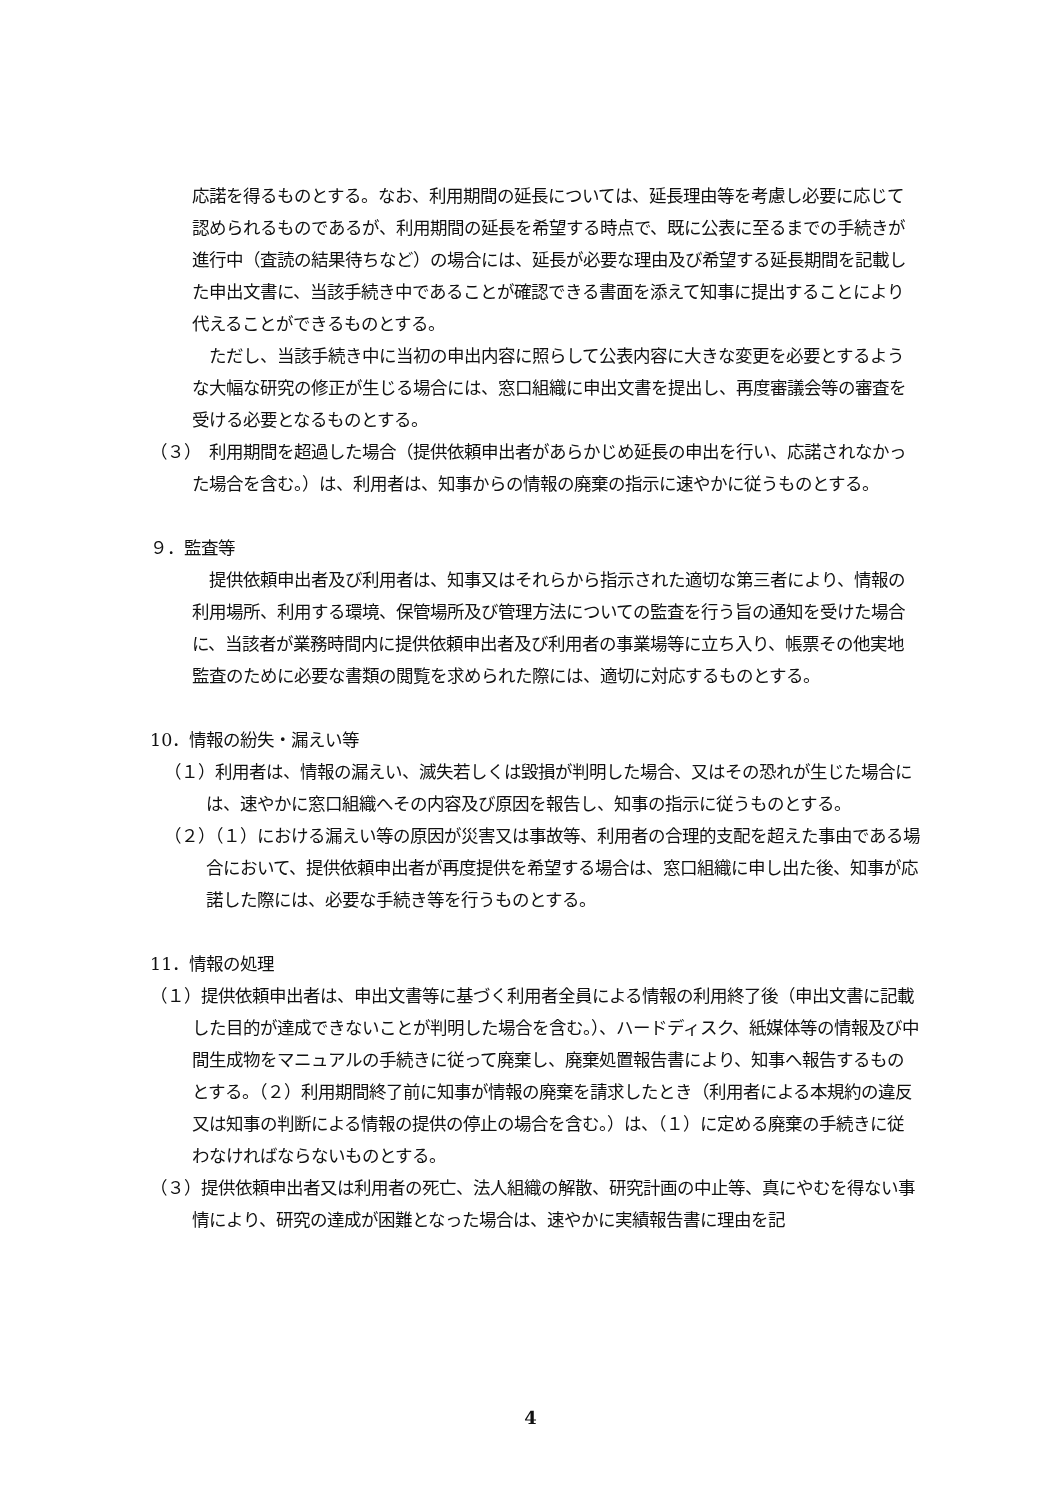応諾を得るものとする。なお、利用期間の延長については、延長理由等を考慮し必要に応じて認められるものであるが、利用期間の延長を希望する時点で、既に公表に至るまでの手続きが進行中（査読の結果待ちなど）の場合には、延長が必要な理由及び希望する延長期間を記載した申出文書に、当該手続き中であることが確認できる書面を添えて知事に提出することにより代えることができるものとする。
　ただし、当該手続き中に当初の申出内容に照らして公表内容に大きな変更を必要とするような大幅な研究の修正が生じる場合には、窓口組織に申出文書を提出し、再度審議会等の審査を受ける必要となるものとする。
（３）　利用期間を超過した場合（提供依頼申出者があらかじめ延長の申出を行い、応諾されなかった場合を含む。）は、利用者は、知事からの情報の廃棄の指示に速やかに従うものとする。
９．監査等
　提供依頼申出者及び利用者は、知事又はそれらから指示された適切な第三者により、情報の利用場所、利用する環境、保管場所及び管理方法についての監査を行う旨の通知を受けた場合に、当該者が業務時間内に提供依頼申出者及び利用者の事業場等に立ち入り、帳票その他実地監査のために必要な書類の閲覧を求められた際には、適切に対応するものとする。
10．情報の紛失・漏えい等
（１）利用者は、情報の漏えい、滅失若しくは毀損が判明した場合、又はその恐れが生じた場合には、速やかに窓口組織へその内容及び原因を報告し、知事の指示に従うものとする。
（２）（１）における漏えい等の原因が災害又は事故等、利用者の合理的支配を超えた事由である場合において、提供依頼申出者が再度提供を希望する場合は、窓口組織に申し出た後、知事が応諾した際には、必要な手続き等を行うものとする。
11．情報の処理
（１）提供依頼申出者は、申出文書等に基づく利用者全員による情報の利用終了後（申出文書に記載した目的が達成できないことが判明した場合を含む。）、ハードディスク、紙媒体等の情報及び中間生成物をマニュアルの手続きに従って廃棄し、廃棄処置報告書により、知事へ報告するものとする。（２）利用期間終了前に知事が情報の廃棄を請求したとき（利用者による本規約の違反又は知事の判断による情報の提供の停止の場合を含む。）は、（１）に定める廃棄の手続きに従わなければならないものとする。
（３）提供依頼申出者又は利用者の死亡、法人組織の解散、研究計画の中止等、真にやむを得ない事情により、研究の達成が困難となった場合は、速やかに実績報告書に理由を記
4